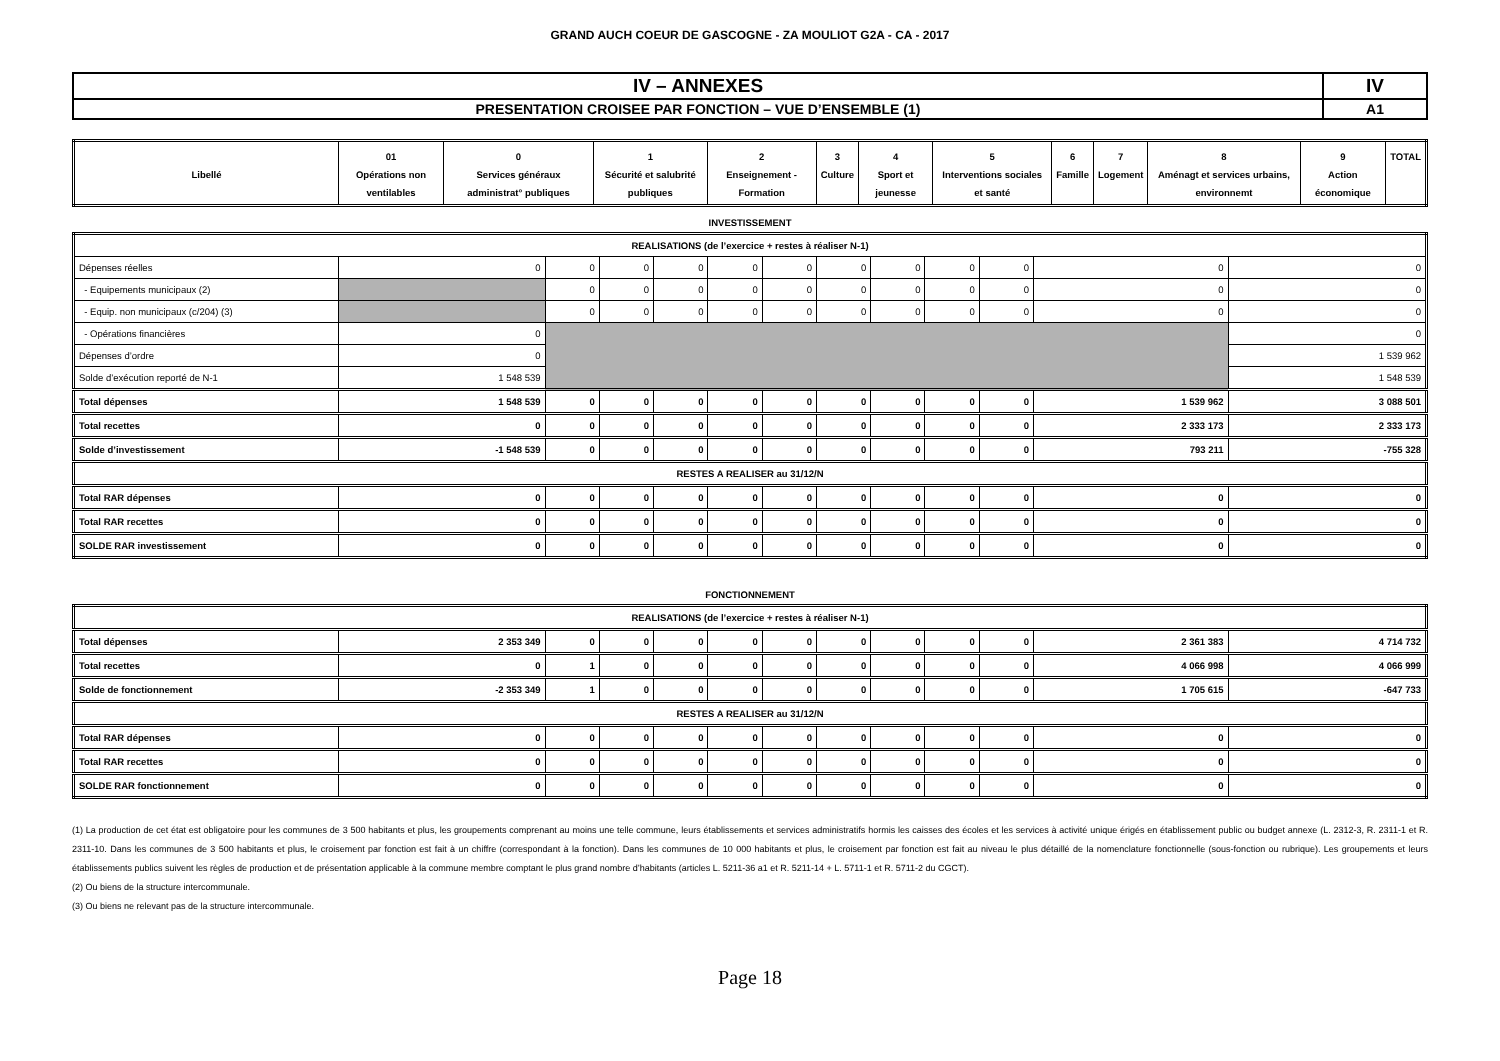GRAND AUCH COEUR DE GASCOGNE - ZA MOULIOT G2A - CA - 2017
| IV – ANNEXES | IV |
| PRESENTATION CROISEE PAR FONCTION – VUE D’ENSEMBLE (1) | A1 |
| Libellé | 01 Opérations non ventilables | 0 Services généraux administrat° publiques | 1 Sécurité et salubrité publiques | 2 Enseignement - Formation | 3 Culture | 4 Sport et jeunesse | 5 Interventions sociales et santé | 6 Famille | 7 Logement | 8 Aménagt et services urbains, environnemt | 9 Action économique | TOTAL |
| --- | --- | --- | --- | --- | --- | --- | --- | --- | --- | --- | --- | --- |
INVESTISSEMENT
| REALISATIONS (de l’exercice + restes à réaliser N-1) | | | | | | | | | | | | |
| Dépenses réelles | 0 | 0 | 0 | 0 | 0 | 0 | 0 | 0 | 0 | 0 | 0 | 0 |
| - Equipements municipaux (2) | | 0 | 0 | 0 | 0 | 0 | 0 | 0 | 0 | 0 | 0 | 0 |
| - Equip. non municipaux (c/204) (3) | | 0 | 0 | 0 | 0 | 0 | 0 | 0 | 0 | 0 | 0 | 0 |
| - Opérations financières | 0 | | | | | | | | | | | 0 |
| Dépenses d’ordre | 0 | | | | | | | | | | | 1 539 962 |
| Solde d’exécution reporté de N-1 | 1 548 539 | | | | | | | | | | | 1 548 539 |
| Total dépenses | 1 548 539 | 0 | 0 | 0 | 0 | 0 | 0 | 0 | 0 | 0 | 1 539 962 | 3 088 501 |
| Total recettes | 0 | 0 | 0 | 0 | 0 | 0 | 0 | 0 | 0 | 0 | 2 333 173 | 2 333 173 |
| Solde d’investissement | -1 548 539 | 0 | 0 | 0 | 0 | 0 | 0 | 0 | 0 | 0 | 793 211 | -755 328 |
| RESTES A REALISER au 31/12/N | | | | | | | | | | | | |
| Total RAR dépenses | 0 | 0 | 0 | 0 | 0 | 0 | 0 | 0 | 0 | 0 | 0 | 0 |
| Total RAR recettes | 0 | 0 | 0 | 0 | 0 | 0 | 0 | 0 | 0 | 0 | 0 | 0 |
| SOLDE RAR investissement | 0 | 0 | 0 | 0 | 0 | 0 | 0 | 0 | 0 | 0 | 0 | 0 |
FONCTIONNEMENT
| REALISATIONS (de l’exercice + restes à réaliser N-1) | | | | | | | | | | | | |
| Total dépenses | 2 353 349 | 0 | 0 | 0 | 0 | 0 | 0 | 0 | 0 | 0 | 2 361 383 | 4 714 732 |
| Total recettes | 0 | 1 | 0 | 0 | 0 | 0 | 0 | 0 | 0 | 0 | 4 066 998 | 4 066 999 |
| Solde de fonctionnement | -2 353 349 | 1 | 0 | 0 | 0 | 0 | 0 | 0 | 0 | 0 | 1 705 615 | -647 733 |
| RESTES A REALISER au 31/12/N | | | | | | | | | | | | |
| Total RAR dépenses | 0 | 0 | 0 | 0 | 0 | 0 | 0 | 0 | 0 | 0 | 0 | 0 |
| Total RAR recettes | 0 | 0 | 0 | 0 | 0 | 0 | 0 | 0 | 0 | 0 | 0 | 0 |
| SOLDE RAR fonctionnement | 0 | 0 | 0 | 0 | 0 | 0 | 0 | 0 | 0 | 0 | 0 | 0 |
(1) La production de cet état est obligatoire pour les communes de 3 500 habitants et plus, les groupements comprenant au moins une telle commune, leurs établissements et services administratifs hormis les caisses des écoles et les services à activité unique érigés en établissement public ou budget annexe (L. 2312-3, R. 2311-1 et R. 2311-10. Dans les communes de 3 500 habitants et plus, le croisement par fonction est fait à un chiffre (correspondant à la fonction). Dans les communes de 10 000 habitants et plus, le croisement par fonction est fait au niveau le plus détaillé de la nomenclature fonctionnelle (sous-fonction ou rubrique). Les groupements et leurs établissements publics suivent les règles de production et de présentation applicable à la commune membre comptant le plus grand nombre d’habitants (articles L. 5211-36 a1 et R. 5211-14 + L. 5711-1 et R. 5711-2 du CGCT).
(2) Ou biens de la structure intercommunale.
(3) Ou biens ne relevant pas de la structure intercommunale.
Page 18